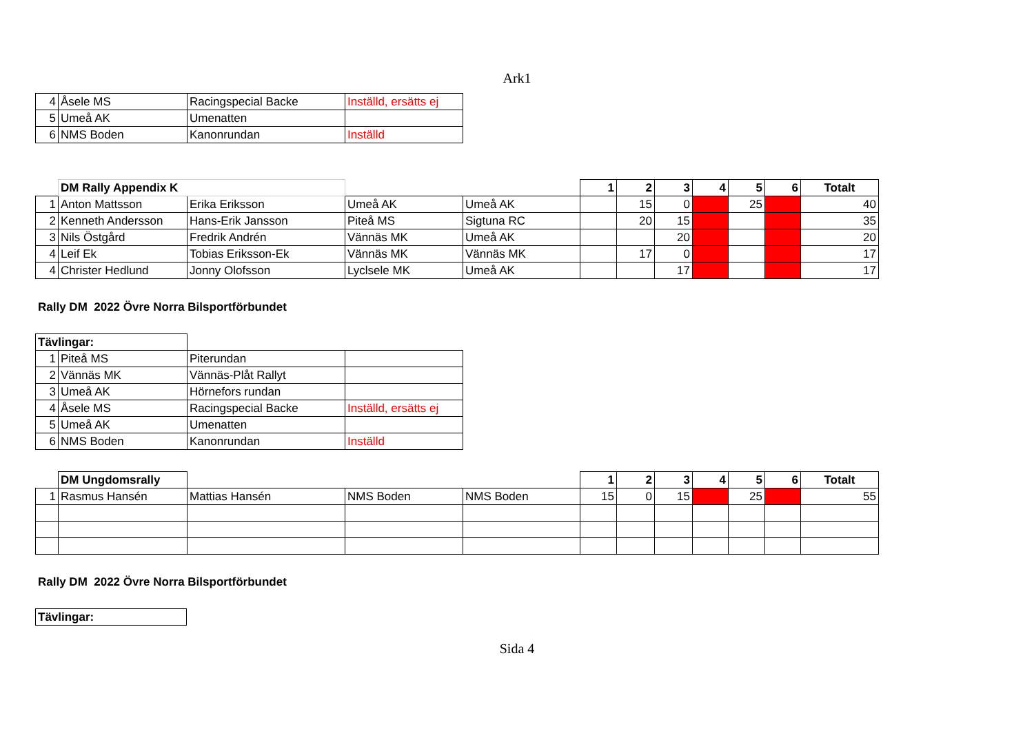Ark1
| 4 | Åsele MS | Racingspecial Backe | Inställd, ersätts ej |
| 5 | Umeå AK | Umenatten | |
| 6 | NMS Boden | Kanonrundan | Inställd |
| | DM Rally Appendix K | | | | 1 | 2 | 3 | 4 | 5 | 6 | Totalt |
| 1 | Anton Mattsson | Erika Eriksson | Umeå AK | Umeå AK | | 15 | 0 | | 25 | | 40 |
| 2 | Kenneth Andersson | Hans-Erik Jansson | Piteå MS | Sigtuna RC | | 20 | 15 | | | | 35 |
| 3 | Nils Östgård | Fredrik Andrén | Vännäs MK | Umeå AK | | | 20 | | | | 20 |
| 4 | Leif Ek | Tobias Eriksson-Ek | Vännäs MK | Vännäs MK | | 17 | 0 | | | | 17 |
| 4 | Christer Hedlund | Jonny Olofsson | Lyclsele MK | Umeå AK | | | 17 | | | | 17 |
Rally DM 2022 Övre Norra Bilsportförbundet
| Tävlingar: | | | |
| 1 | Piteå MS | Piterundan | |
| 2 | Vännäs MK | Vännäs-Plåt Rallyt | |
| 3 | Umeå AK | Hörnefors rundan | |
| 4 | Åsele MS | Racingspecial Backe | Inställd, ersätts ej |
| 5 | Umeå AK | Umenatten | |
| 6 | NMS Boden | Kanonrundan | Inställd |
| | DM Ungdomsrally | | | | 1 | 2 | 3 | 4 | 5 | 6 | Totalt |
| 1 | Rasmus Hansén | Mattias Hansén | NMS Boden | NMS Boden | 15 | 0 | 15 | | 25 | | 55 |
Rally DM 2022 Övre Norra Bilsportförbundet
| Tävlingar: |
Sida 4